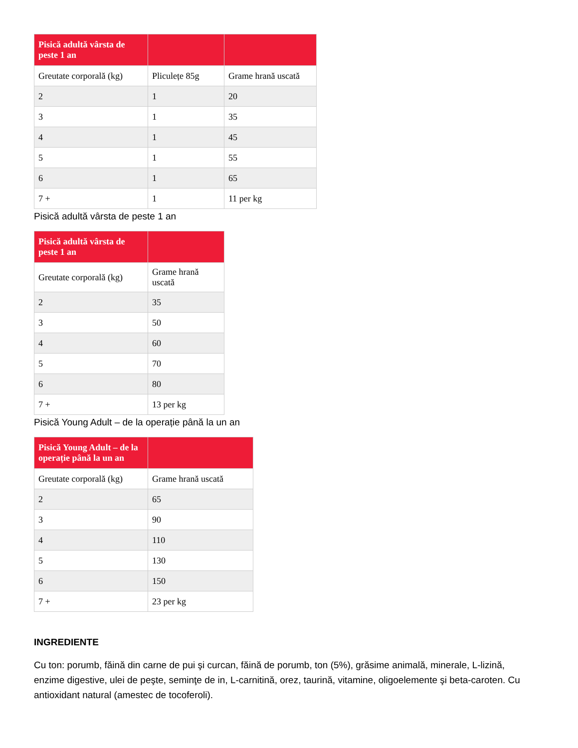| Pisică adultă vârsta de peste 1 an | | |
| --- | --- | --- |
| Greutate corporală (kg) | Pliculețe 85g | Grame hrană uscată |
| 2 | 1 | 20 |
| 3 | 1 | 35 |
| 4 | 1 | 45 |
| 5 | 1 | 55 |
| 6 | 1 | 65 |
| 7 + | 1 | 11 per kg |
Pisică adultă vârsta de peste 1 an
| Pisică adultă vârsta de peste 1 an | |
| --- | --- |
| Greutate corporală (kg) | Grame hrană uscată |
| 2 | 35 |
| 3 | 50 |
| 4 | 60 |
| 5 | 70 |
| 6 | 80 |
| 7 + | 13 per kg |
Pisică Young Adult – de la operație până la un an
| Pisică Young Adult – de la operație până la un an | |
| --- | --- |
| Greutate corporală (kg) | Grame hrană uscată |
| 2 | 65 |
| 3 | 90 |
| 4 | 110 |
| 5 | 130 |
| 6 | 150 |
| 7 + | 23 per kg |
INGREDIENTE
Cu ton: porumb, făină din carne de pui şi curcan, făină de porumb, ton (5%), grăsime animală, minerale, L-lizină, enzime digestive, ulei de peşte, seminţe de in, L-carnitină, orez, taurină, vitamine, oligoelemente şi beta-caroten. Cu antioxidant natural (amestec de tocoferoli).